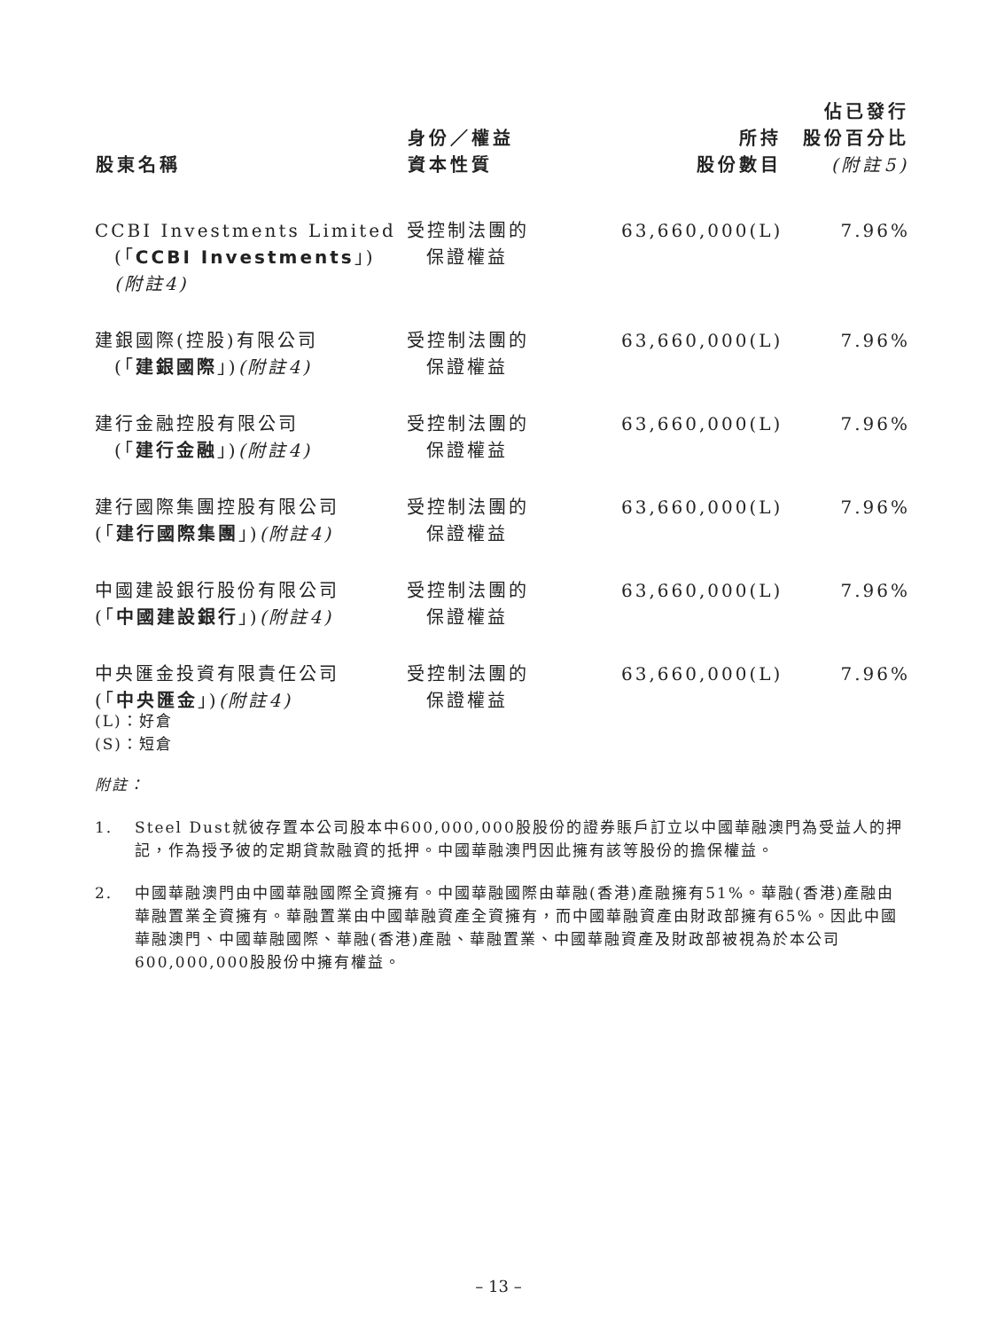| 股東名稱 | 身份／權益 資本性質 | 所持 股份數目 | 佔已發行 股份百分比 (附註5) |
| --- | --- | --- | --- |
| CCBI Investments Limited (「 CCBI Investments 」) (附註4) | 受控制法團的 保證權益 | 63,660,000(L) | 7.96% |
| 建銀國際(控股)有限公司 (「 建銀國際 」) (附註4) | 受控制法團的 保證權益 | 63,660,000(L) | 7.96% |
| 建行金融控股有限公司 (「 建行金融 」) (附註4) | 受控制法團的 保證權益 | 63,660,000(L) | 7.96% |
| 建行國際集團控股有限公司 (「 建行國際集團 」) (附註4) | 受控制法團的 保證權益 | 63,660,000(L) | 7.96% |
| 中國建設銀行股份有限公司 (「 中國建設銀行 」) (附註4) | 受控制法團的 保證權益 | 63,660,000(L) | 7.96% |
| 中央匯金投資有限責任公司 (「 中央匯金 」) (附註4) | 受控制法團的 保證權益 | 63,660,000(L) | 7.96% |
(L)：好倉
(S)：短倉
附註：
1. Steel Dust就彼存置本公司股本中600,000,000股股份的證券賬戶訂立以中國華融澳門為受益人的押記，作為授予彼的定期貸款融資的抵押。中國華融澳門因此擁有該等股份的擔保權益。
2. 中國華融澳門由中國華融國際全資擁有。中國華融國際由華融(香港)產融擁有51%。華融(香港)產融由華融置業全資擁有。華融置業由中國華融資產全資擁有，而中國華融資產由財政部擁有65%。因此中國華融澳門、中國華融國際、華融(香港)產融、華融置業、中國華融資產及財政部被視為於本公司600,000,000股股份中擁有權益。
– 13 –